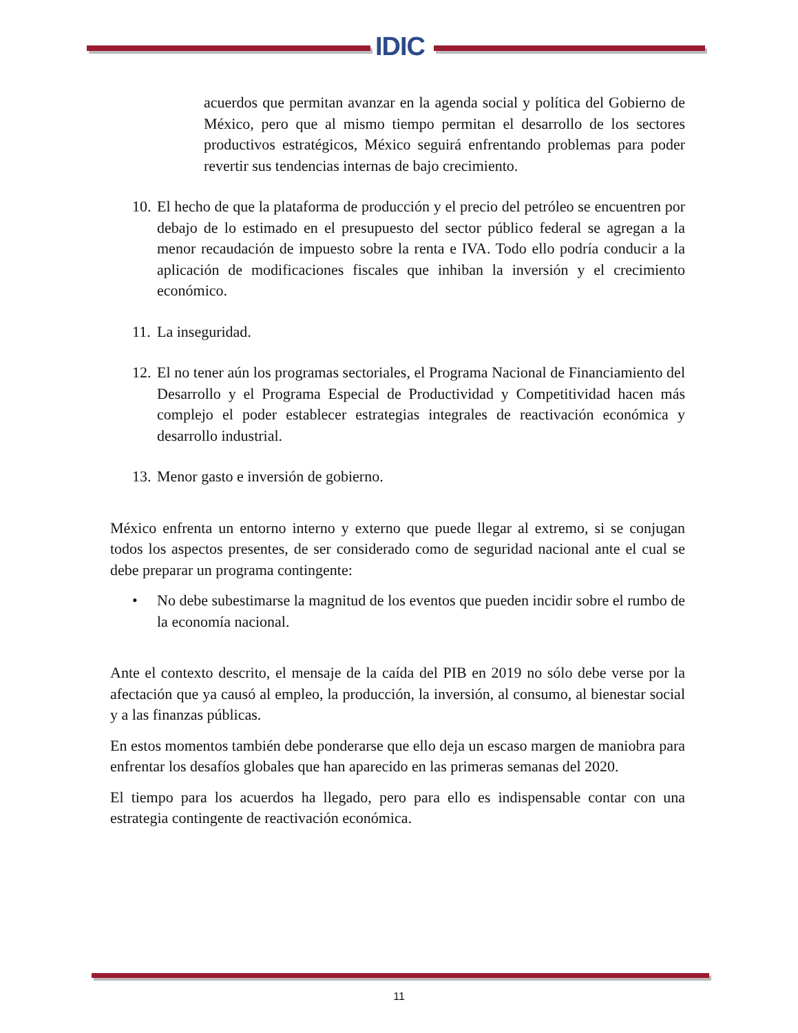IDIC
acuerdos que permitan avanzar en la agenda social y política del Gobierno de México, pero que al mismo tiempo permitan el desarrollo de los sectores productivos estratégicos, México seguirá enfrentando problemas para poder revertir sus tendencias internas de bajo crecimiento.
10. El hecho de que la plataforma de producción y el precio del petróleo se encuentren por debajo de lo estimado en el presupuesto del sector público federal se agregan a la menor recaudación de impuesto sobre la renta e IVA. Todo ello podría conducir a la aplicación de modificaciones fiscales que inhiban la inversión y el crecimiento económico.
11. La inseguridad.
12. El no tener aún los programas sectoriales, el Programa Nacional de Financiamiento del Desarrollo y el Programa Especial de Productividad y Competitividad hacen más complejo el poder establecer estrategias integrales de reactivación económica y desarrollo industrial.
13. Menor gasto e inversión de gobierno.
México enfrenta un entorno interno y externo que puede llegar al extremo, si se conjugan todos los aspectos presentes, de ser considerado como de seguridad nacional ante el cual se debe preparar un programa contingente:
• No debe subestimarse la magnitud de los eventos que pueden incidir sobre el rumbo de la economía nacional.
Ante el contexto descrito, el mensaje de la caída del PIB en 2019 no sólo debe verse por la afectación que ya causó al empleo, la producción, la inversión, al consumo, al bienestar social y a las finanzas públicas.
En estos momentos también debe ponderarse que ello deja un escaso margen de maniobra para enfrentar los desafíos globales que han aparecido en las primeras semanas del 2020.
El tiempo para los acuerdos ha llegado, pero para ello es indispensable contar con una estrategia contingente de reactivación económica.
11